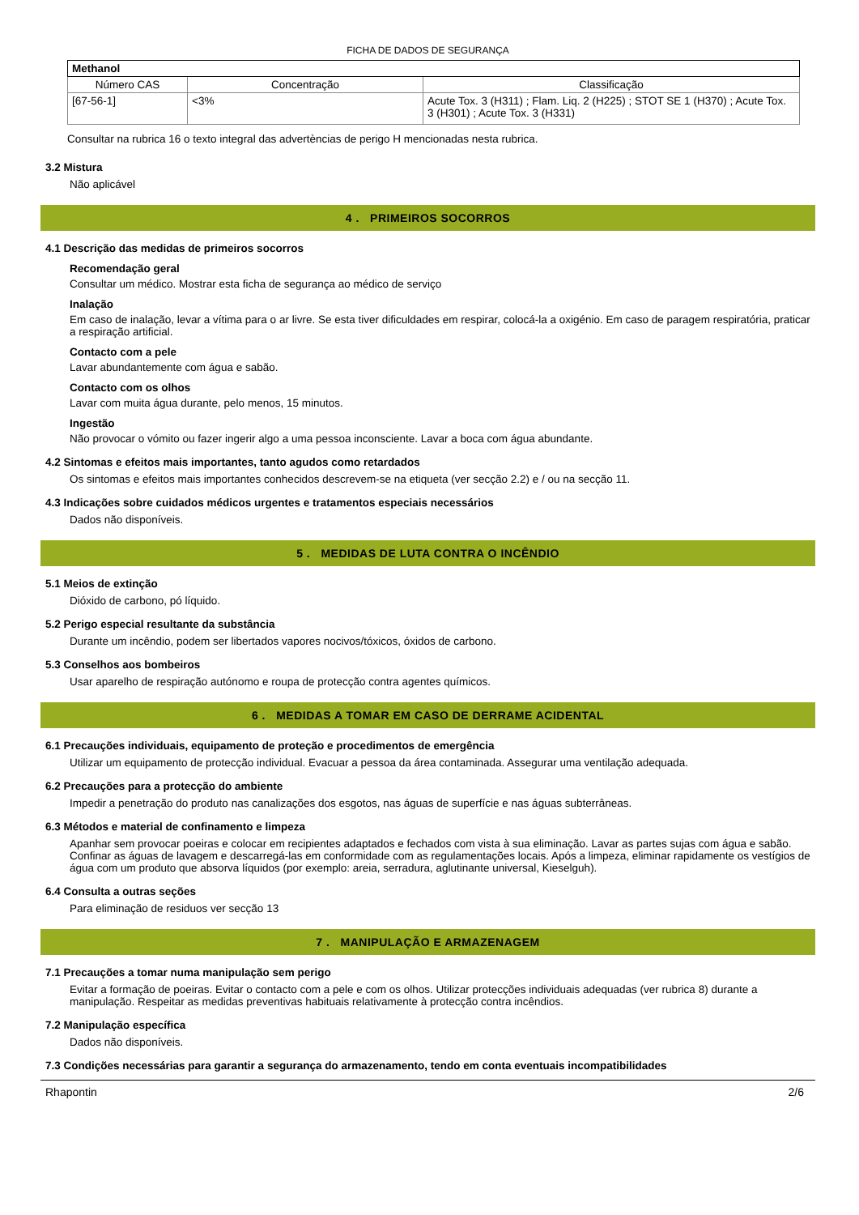FICHA DE DADOS DE SEGURANÇA
| Methanol | | |
| --- | --- | --- |
| Número CAS | Concentração | Classificação |
| [67-56-1] | <3% | Acute Tox. 3 (H311) ; Flam. Liq. 2 (H225) ; STOT SE 1 (H370) ; Acute Tox. 3 (H301) ; Acute Tox. 3 (H331) |
Consultar na rubrica 16 o texto integral das advertèncias de perigo H mencionadas nesta rubrica.
3.2 Mistura
Não aplicável
4 . PRIMEIROS SOCORROS
4.1 Descrição das medidas de primeiros socorros
Recomendação geral
Consultar um médico. Mostrar esta ficha de segurança ao médico de serviço
Inalação
Em caso de inalação, levar a vítima para o ar livre. Se esta tiver dificuldades em respirar, colocá-la a oxigénio. Em caso de paragem respiratória, praticar a respiração artificial.
Contacto com a pele
Lavar abundantemente com água e sabão.
Contacto com os olhos
Lavar com muita água durante, pelo menos, 15 minutos.
Ingestão
Não provocar o vómito ou fazer ingerir algo a uma pessoa inconsciente. Lavar a boca com água abundante.
4.2 Sintomas e efeitos mais importantes, tanto agudos como retardados
Os sintomas e efeitos mais importantes conhecidos descrevem-se na etiqueta (ver secção 2.2) e / ou na secção 11.
4.3 Indicações sobre cuidados médicos urgentes e tratamentos especiais necessários
Dados não disponíveis.
5 . MEDIDAS DE LUTA CONTRA O INCÊNDIO
5.1 Meios de extinção
Dióxido de carbono, pó líquido.
5.2 Perigo especial resultante da substância
Durante um incêndio, podem ser libertados vapores nocivos/tóxicos, óxidos de carbono.
5.3 Conselhos aos bombeiros
Usar aparelho de respiração autónomo e roupa de protecção contra agentes químicos.
6 . MEDIDAS A TOMAR EM CASO DE DERRAME ACIDENTAL
6.1 Precauções individuais, equipamento de proteção e procedimentos de emergência
Utilizar um equipamento de protecção individual. Evacuar a pessoa da área contaminada. Assegurar uma ventilação adequada.
6.2 Precauções para a protecção do ambiente
Impedir a penetração do produto nas canalizações dos esgotos, nas águas de superfície e nas águas subterrâneas.
6.3 Métodos e material de confinamento e limpeza
Apanhar sem provocar poeiras e colocar em recipientes adaptados e fechados com vista à sua eliminação. Lavar as partes sujas com água e sabão. Confinar as águas de lavagem e descarregá-las em conformidade com as regulamentações locais. Após a limpeza, eliminar rapidamente os vestígios de água com um produto que absorva líquidos (por exemplo: areia, serradura, aglutinante universal, Kieselguh).
6.4 Consulta a outras seções
Para eliminação de residuos ver secção 13
7 . MANIPULAÇÃO E ARMAZENAGEM
7.1 Precauções a tomar numa manipulação sem perigo
Evitar a formação de poeiras. Evitar o contacto com a pele e com os olhos. Utilizar protecções individuais adequadas (ver rubrica 8) durante a manipulação. Respeitar as medidas preventivas habituais relativamente à protecção contra incêndios.
7.2 Manipulação específica
Dados não disponíveis.
7.3 Condições necessárias para garantir a segurança do armazenamento, tendo em conta eventuais incompatibilidades
Rhapontin 2/6